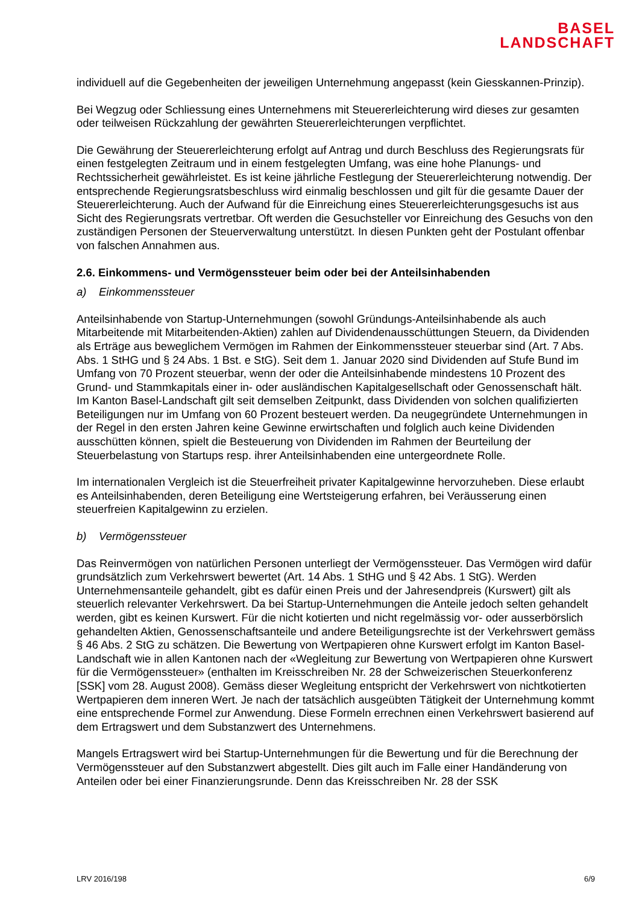BASEL
LANDSCHAFT
individuell auf die Gegebenheiten der jeweiligen Unternehmung angepasst (kein Giesskannen-Prinzip).
Bei Wegzug oder Schliessung eines Unternehmens mit Steuererleichterung wird dieses zur gesamten oder teilweisen Rückzahlung der gewährten Steuererleichterungen verpflichtet.
Die Gewährung der Steuererleichterung erfolgt auf Antrag und durch Beschluss des Regierungsrats für einen festgelegten Zeitraum und in einem festgelegten Umfang, was eine hohe Planungs- und Rechtssicherheit gewährleistet. Es ist keine jährliche Festlegung der Steuererleichterung notwendig. Der entsprechende Regierungsratsbeschluss wird einmalig beschlossen und gilt für die gesamte Dauer der Steuererleichterung. Auch der Aufwand für die Einreichung eines Steuererleichterungsgesuchs ist aus Sicht des Regierungsrats vertretbar. Oft werden die Gesuchsteller vor Einreichung des Gesuchs von den zuständigen Personen der Steuerverwaltung unterstützt. In diesen Punkten geht der Postulant offenbar von falschen Annahmen aus.
2.6. Einkommens- und Vermögenssteuer beim oder bei der Anteilsinhabenden
a) Einkommenssteuer
Anteilsinhabende von Startup-Unternehmungen (sowohl Gründungs-Anteilsinhabende als auch Mitarbeitende mit Mitarbeitenden-Aktien) zahlen auf Dividendenausschüttungen Steuern, da Dividenden als Erträge aus beweglichem Vermögen im Rahmen der Einkommenssteuer steuerbar sind (Art. 7 Abs. Abs. 1 StHG und § 24 Abs. 1 Bst. e StG). Seit dem 1. Januar 2020 sind Dividenden auf Stufe Bund im Umfang von 70 Prozent steuerbar, wenn der oder die Anteilsinhabende mindestens 10 Prozent des Grund- und Stammkapitals einer in- oder ausländischen Kapitalgesellschaft oder Genossenschaft hält. Im Kanton Basel-Landschaft gilt seit demselben Zeitpunkt, dass Dividenden von solchen qualifizierten Beteiligungen nur im Umfang von 60 Prozent besteuert werden. Da neugegründete Unternehmungen in der Regel in den ersten Jahren keine Gewinne erwirtschaften und folglich auch keine Dividenden ausschütten können, spielt die Besteuerung von Dividenden im Rahmen der Beurteilung der Steuerbelastung von Startups resp. ihrer Anteilsinhabenden eine untergeordnete Rolle.
Im internationalen Vergleich ist die Steuerfreiheit privater Kapitalgewinne hervorzuheben. Diese erlaubt es Anteilsinhabenden, deren Beteiligung eine Wertsteigerung erfahren, bei Veräusserung einen steuerfreien Kapitalgewinn zu erzielen.
b) Vermögenssteuer
Das Reinvermögen von natürlichen Personen unterliegt der Vermögenssteuer. Das Vermögen wird dafür grundsätzlich zum Verkehrswert bewertet (Art. 14 Abs. 1 StHG und § 42 Abs. 1 StG). Werden Unternehmensanteile gehandelt, gibt es dafür einen Preis und der Jahresendpreis (Kurswert) gilt als steuerlich relevanter Verkehrswert. Da bei Startup-Unternehmungen die Anteile jedoch selten gehandelt werden, gibt es keinen Kurswert. Für die nicht kotierten und nicht regelmässig vor- oder ausserbörslich gehandelten Aktien, Genossenschaftsanteile und andere Beteiligungsrechte ist der Verkehrswert gemäss § 46 Abs. 2 StG zu schätzen. Die Bewertung von Wertpapieren ohne Kurswert erfolgt im Kanton Basel-Landschaft wie in allen Kantonen nach der «Wegleitung zur Bewertung von Wertpapieren ohne Kurswert für die Vermögenssteuer» (enthalten im Kreisschreiben Nr. 28 der Schweizerischen Steuerkonferenz [SSK] vom 28. August 2008). Gemäss dieser Wegleitung entspricht der Verkehrswert von nichtkotierten Wertpapieren dem inneren Wert. Je nach der tatsächlich ausgeübten Tätigkeit der Unternehmung kommt eine entsprechende Formel zur Anwendung. Diese Formeln errechnen einen Verkehrswert basierend auf dem Ertragswert und dem Substanzwert des Unternehmens.
Mangels Ertragswert wird bei Startup-Unternehmungen für die Bewertung und für die Berechnung der Vermögenssteuer auf den Substanzwert abgestellt. Dies gilt auch im Falle einer Handänderung von Anteilen oder bei einer Finanzierungsrunde. Denn das Kreisschreiben Nr. 28 der SSK
LRV 2016/198 6/9